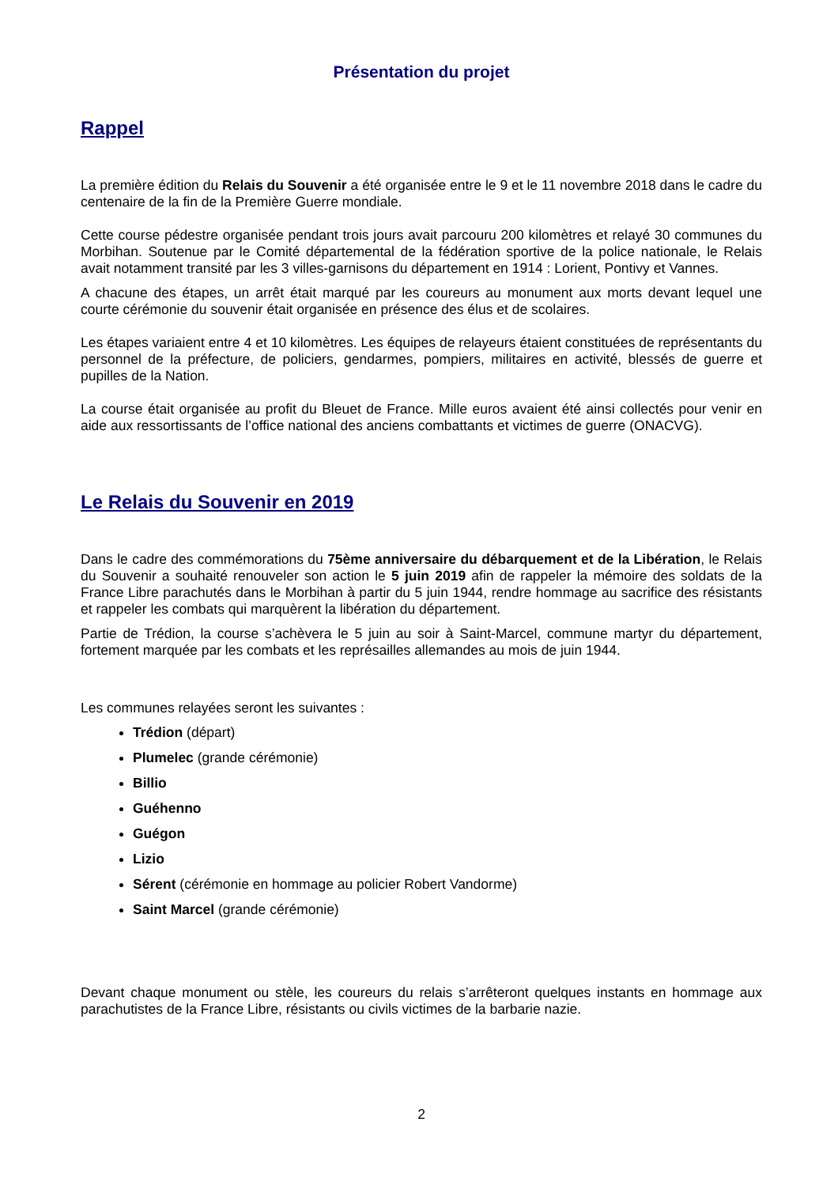Présentation du projet
Rappel
La première édition du Relais du Souvenir a été organisée entre le 9 et le 11 novembre 2018 dans le cadre du centenaire de la fin de la Première Guerre mondiale.
Cette course pédestre organisée pendant trois jours avait parcouru 200 kilomètres et relayé 30 communes du Morbihan. Soutenue par le Comité départemental de la fédération sportive de la police nationale, le Relais avait notamment transité par les 3 villes-garnisons du département en 1914 : Lorient, Pontivy et Vannes.
A chacune des étapes, un arrêt était marqué par les coureurs au monument aux morts devant lequel une courte cérémonie du souvenir était organisée en présence des élus et de scolaires.
Les étapes variaient entre 4 et 10 kilomètres. Les équipes de relayeurs étaient constituées de représentants du personnel de la préfecture, de policiers, gendarmes, pompiers, militaires en activité, blessés de guerre et pupilles de la Nation.
La course était organisée au profit du Bleuet de France. Mille euros avaient été ainsi collectés pour venir en aide aux ressortissants de l’office national des anciens combattants et victimes de guerre (ONACVG).
Le Relais du Souvenir en 2019
Dans le cadre des commémorations du 75ème anniversaire du débarquement et de la Libération, le Relais du Souvenir a souhaité renouveler son action le 5 juin 2019 afin de rappeler la mémoire des soldats de la France Libre parachutés dans le Morbihan à partir du 5 juin 1944, rendre hommage au sacrifice des résistants et rappeler les combats qui marquèrent la libération du département.
Partie de Trédion, la course s’achèvera le 5 juin au soir à Saint-Marcel, commune martyr du département, fortement marquée par les combats et les représailles allemandes au mois de juin 1944.
Les communes relayées seront les suivantes :
Trédion (départ)
Plumelec (grande cérémonie)
Billio
Guéhenno
Guégon
Lizio
Sérent (cérémonie en hommage au policier Robert Vandorme)
Saint Marcel (grande cérémonie)
Devant chaque monument ou stèle, les coureurs du relais s’arrêteront quelques instants en hommage aux parachutistes de la France Libre, résistants ou civils victimes de la barbarie nazie.
2